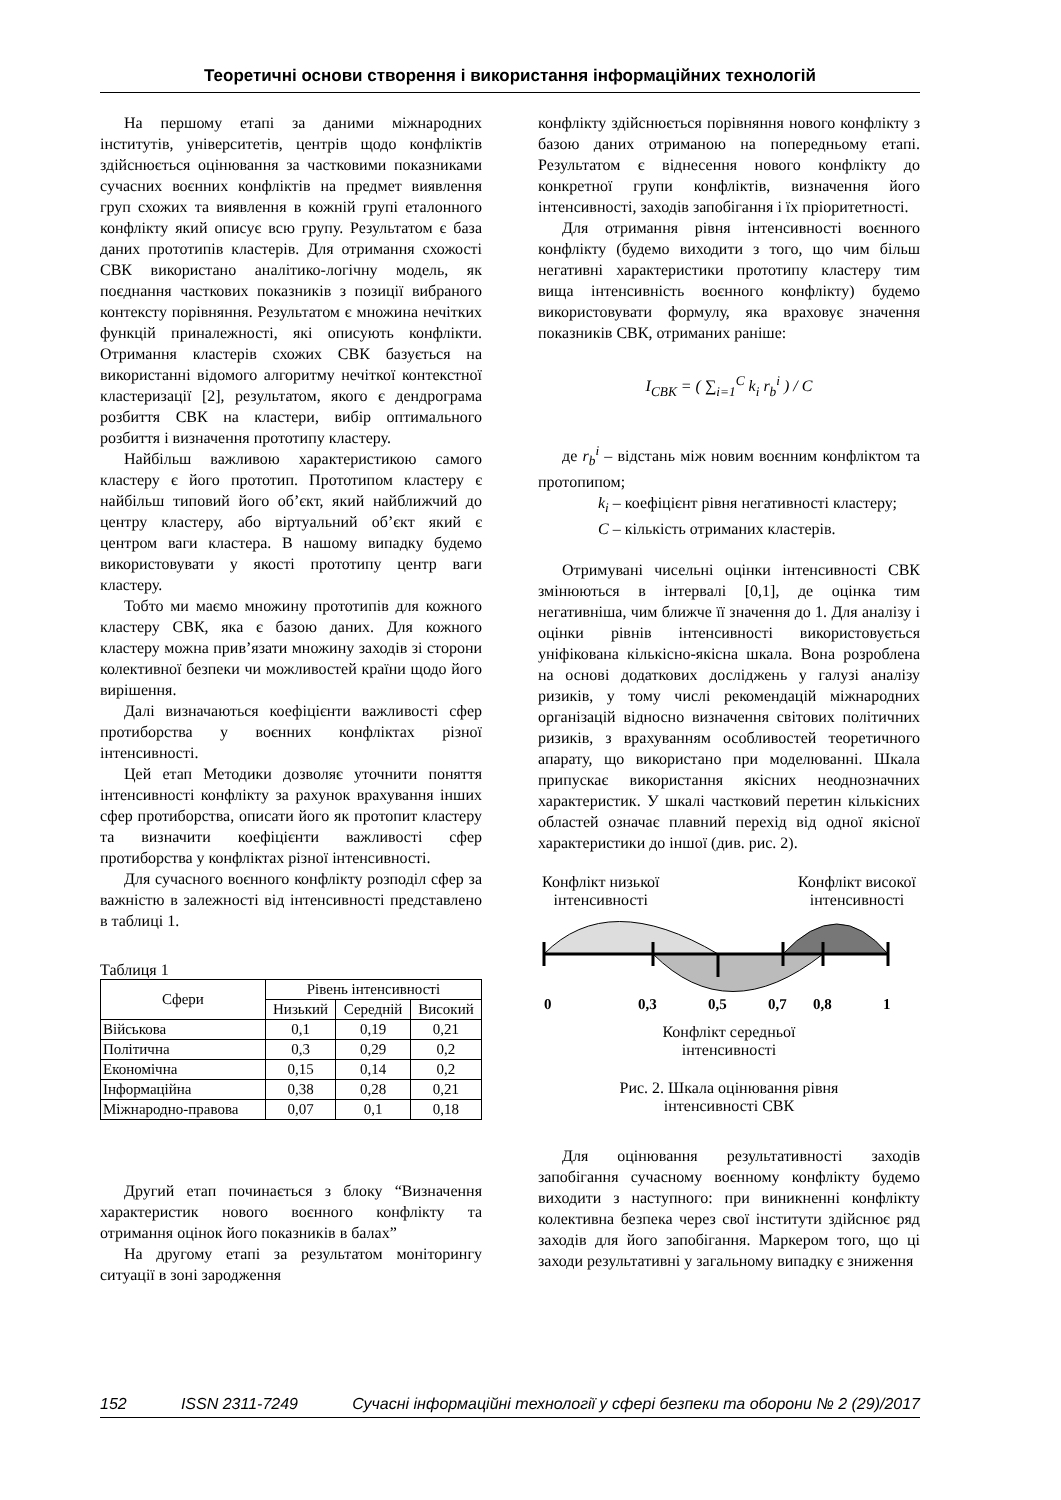Теоретичні основи створення і використання інформаційних технологій
На першому етапі за даними міжнародних інститутів, університетів, центрів щодо конфліктів здійснюється оцінювання за частковими показниками сучасних воєнних конфліктів на предмет виявлення груп схожих та виявлення в кожній групі еталонного конфлікту який описує всю групу. Результатом є база даних прототипів кластерів. Для отримання схожості СВК використано аналітико-логічну модель, як поєднання часткових показників з позиції вибраного контексту порівняння. Результатом є множина нечітких функцій приналежності, які описують конфлікти. Отримання кластерів схожих СВК базується на використанні відомого алгоритму нечіткої контекстної кластеризації [2], результатом, якого є дендрограма розбиття СВК на кластери, вибір оптимального розбиття і визначення прототипу кластеру.
Найбільш важливою характеристикою самого кластеру є його прототип. Прототипом кластеру є найбільш типовий його об’єкт, який найближчий до центру кластеру, або віртуальний об’єкт який є центром ваги кластера. В нашому випадку будемо використовувати у якості прототипу центр ваги кластеру.
Тобто ми маємо множину прототипів для кожного кластеру СВК, яка є базою даних. Для кожного кластеру можна прив’язати множину заходів зі сторони колективної безпеки чи можливостей країни щодо його вирішення.
Далі визначаються коефіцієнти важливості сфер протиборства у воєнних конфліктах різної інтенсивності.
Цей етап Методики дозволяє уточнити поняття інтенсивності конфлікту за рахунок врахування інших сфер протиборства, описати його як протопит кластеру та визначити коефіцієнти важливості сфер протиборства у конфліктах різної інтенсивності.
Для сучасного воєнного конфлікту розподіл сфер за важністю в залежності від інтенсивності представлено в таблиці 1.
Таблиця 1
| Сфери | Рівень інтенсивності | | |
| --- | --- | --- | --- |
| | Низький | Середній | Високий |
| Військова | 0,1 | 0,19 | 0,21 |
| Політична | 0,3 | 0,29 | 0,2 |
| Економічна | 0,15 | 0,14 | 0,2 |
| Інформаційна | 0,38 | 0,28 | 0,21 |
| Міжнародно-правова | 0,07 | 0,1 | 0,18 |
Другий етап починається з блоку “Визначення характеристик нового воєнного конфлікту та отримання оцінок його показників в балах”
На другому етапі за результатом моніторингу ситуації в зоні зародження
конфлікту здійснюється порівняння нового конфлікту з базою даних отриманою на попередньому етапі. Результатом є віднесення нового конфлікту до конкретної групи конфліктів, визначення його інтенсивності, заходів запобігання і їх пріоритетності.
Для отримання рівня інтенсивності воєнного конфлікту (будемо виходити з того, що чим більш негативні характеристики прототипу кластеру тим вища інтенсивність воєнного конфлікту) будемо використовувати формулу, яка враховує значення показників СВК, отриманих раніше:
I<sub>СВК</sub> = ( ∑<sub>i=1</sub><sup>C</sup> k<sub>i</sub> r<sub>b</sub><sup>i</sup> ) / C
де r<sub>b</sub><sup>i</sup> – відстань між новим воєнним конфліктом та протопипом;
k<sub>i</sub> – коефіцієнт рівня негативності кластеру;
C – кількість отриманих кластерів.
Отримувані чисельні оцінки інтенсивності СВК змінюються в інтервалі [0,1], де оцінка тим негативніша, чим ближче її значення до 1. Для аналізу і оцінки рівнів інтенсивності використовується уніфікована кількісно-якісна шкала. Вона розроблена на основі додаткових досліджень у галузі аналізу ризиків, у тому числі рекомендацій міжнародних організацій відносно визначення світових політичних ризиків, з врахуванням особливостей теоретичного апарату, що використано при моделюванні. Шкала припускає використання якісних неоднозначних характеристик. У шкалі частковий перетин кількісних областей означає плавний перехід від одної якісної характеристики до іншої (див. рис. 2).
Конфлікт низької
інтенсивності Конфлікт високої
інтенсивності
0
0,3
0,5
0,7
0,8
1
Конфлікт середньої
інтенсивності
Рис. 2. Шкала оцінювання рівня
інтенсивності СВК
Для оцінювання результативності заходів запобігання сучасному воєнному конфлікту будемо виходити з наступного: при виникненні конфлікту колективна безпека через свої інститути здійснює ряд заходів для його запобігання. Маркером того, що ці заходи результативні у загальному випадку є зниження
152 ISSN 2311-7249 Сучасні інформаційні технології у сфері безпеки та оборони № 2 (29)/2017